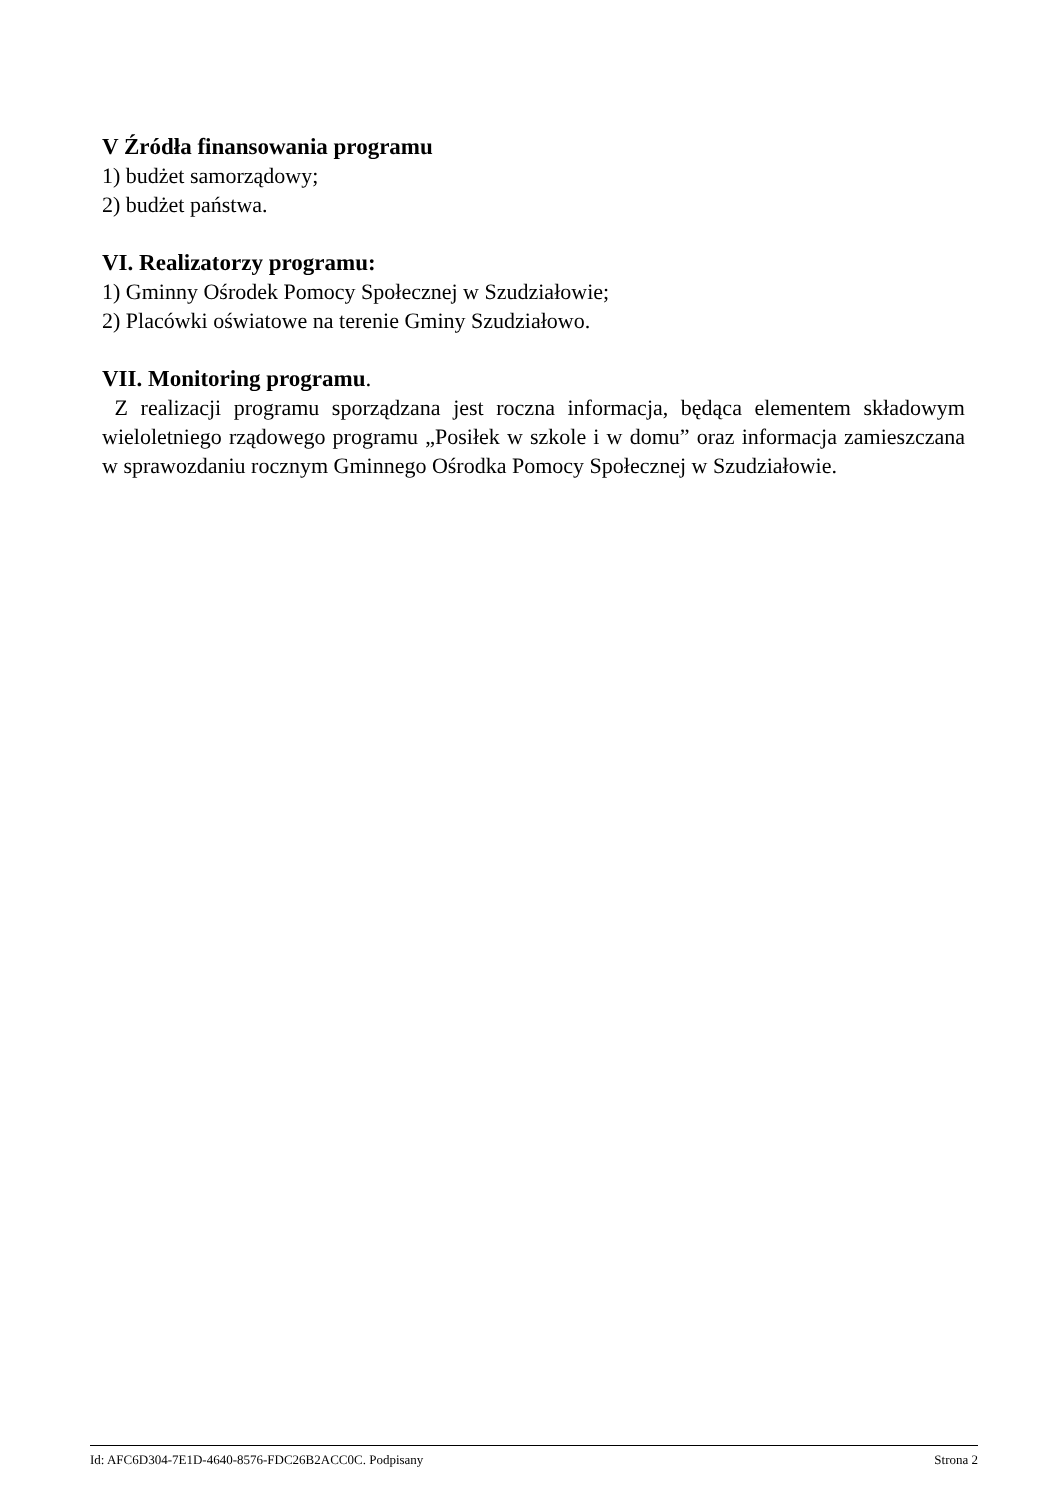V Źródła finansowania programu
1) budżet samorządowy;
2) budżet państwa.
VI. Realizatorzy programu:
1) Gminny Ośrodek Pomocy Społecznej w Szudziałowie;
2) Placówki oświatowe na terenie Gminy Szudziałowo.
VII. Monitoring programu.
Z realizacji programu sporządzana jest roczna informacja, będąca elementem składowym wieloletniego rządowego programu „Posiłek w szkole i w domu” oraz informacja zamieszczana w sprawozdaniu rocznym Gminnego Ośrodka Pomocy Społecznej w Szudziałowie.
Id: AFC6D304-7E1D-4640-8576-FDC26B2ACC0C. Podpisany Strona 2